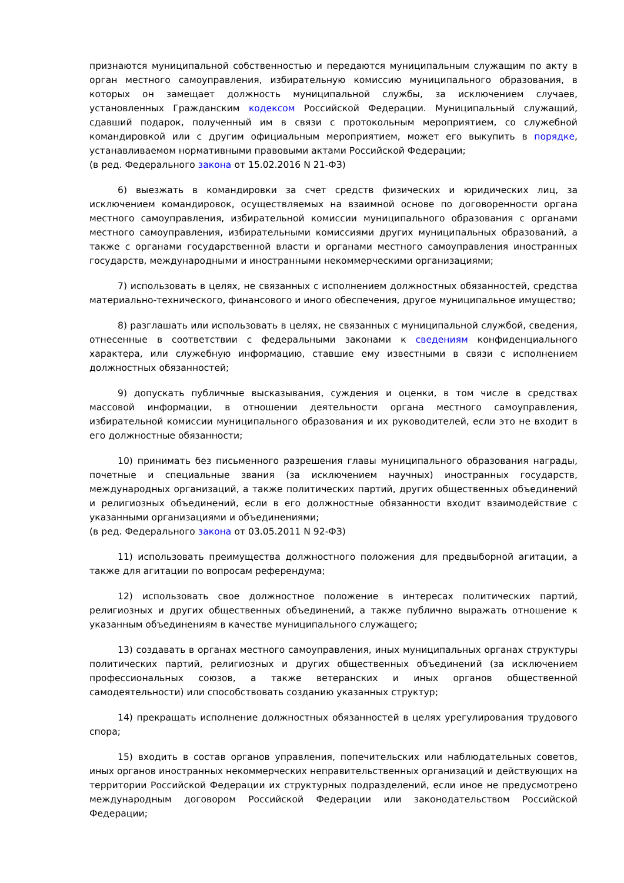признаются муниципальной собственностью и передаются муниципальным служащим по акту в орган местного самоуправления, избирательную комиссию муниципального образования, в которых он замещает должность муниципальной службы, за исключением случаев, установленных Гражданским кодексом Российской Федерации. Муниципальный служащий, сдавший подарок, полученный им в связи с протокольным мероприятием, со служебной командировкой или с другим официальным мероприятием, может его выкупить в порядке, устанавливаемом нормативными правовыми актами Российской Федерации;
(в ред. Федерального закона от 15.02.2016 N 21-ФЗ)
6) выезжать в командировки за счет средств физических и юридических лиц, за исключением командировок, осуществляемых на взаимной основе по договоренности органа местного самоуправления, избирательной комиссии муниципального образования с органами местного самоуправления, избирательными комиссиями других муниципальных образований, а также с органами государственной власти и органами местного самоуправления иностранных государств, международными и иностранными некоммерческими организациями;
7) использовать в целях, не связанных с исполнением должностных обязанностей, средства материально-технического, финансового и иного обеспечения, другое муниципальное имущество;
8) разглашать или использовать в целях, не связанных с муниципальной службой, сведения, отнесенные в соответствии с федеральными законами к сведениям конфиденциального характера, или служебную информацию, ставшие ему известными в связи с исполнением должностных обязанностей;
9) допускать публичные высказывания, суждения и оценки, в том числе в средствах массовой информации, в отношении деятельности органа местного самоуправления, избирательной комиссии муниципального образования и их руководителей, если это не входит в его должностные обязанности;
10) принимать без письменного разрешения главы муниципального образования награды, почетные и специальные звания (за исключением научных) иностранных государств, международных организаций, а также политических партий, других общественных объединений и религиозных объединений, если в его должностные обязанности входит взаимодействие с указанными организациями и объединениями;
(в ред. Федерального закона от 03.05.2011 N 92-ФЗ)
11) использовать преимущества должностного положения для предвыборной агитации, а также для агитации по вопросам референдума;
12) использовать свое должностное положение в интересах политических партий, религиозных и других общественных объединений, а также публично выражать отношение к указанным объединениям в качестве муниципального служащего;
13) создавать в органах местного самоуправления, иных муниципальных органах структуры политических партий, религиозных и других общественных объединений (за исключением профессиональных союзов, а также ветеранских и иных органов общественной самодеятельности) или способствовать созданию указанных структур;
14) прекращать исполнение должностных обязанностей в целях урегулирования трудового спора;
15) входить в состав органов управления, попечительских или наблюдательных советов, иных органов иностранных некоммерческих неправительственных организаций и действующих на территории Российской Федерации их структурных подразделений, если иное не предусмотрено международным договором Российской Федерации или законодательством Российской Федерации;